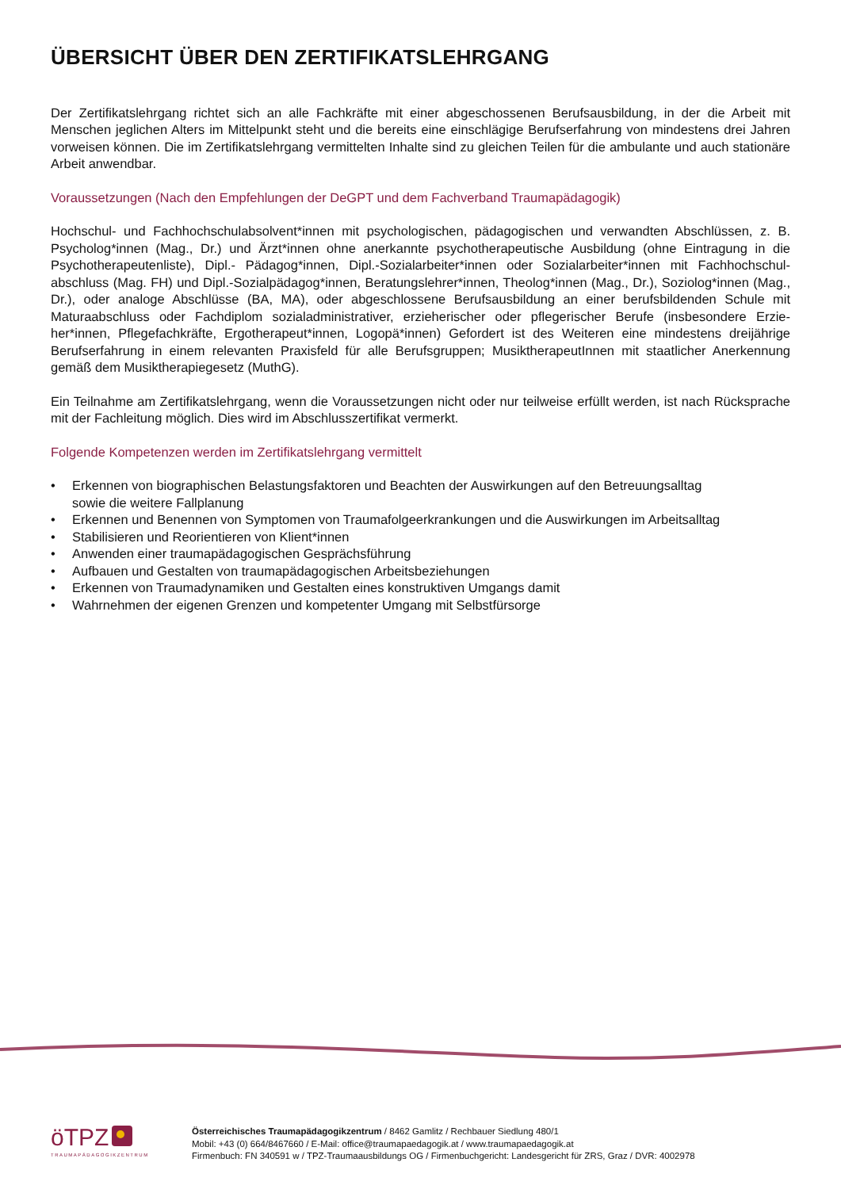ÜBERSICHT ÜBER DEN ZERTIFIKATSLEHRGANG
Der Zertifikatslehrgang richtet sich an alle Fachkräfte mit einer abgeschossenen Berufsausbildung, in der die Arbeit mit Menschen jeglichen Alters im Mittelpunkt steht und die bereits eine einschlägige Berufserfahrung von mindestens drei Jahren vorweisen können. Die im Zertifikatslehrgang vermittelten Inhalte sind zu gleichen Teilen für die ambulante und auch stationäre Arbeit anwendbar.
Voraussetzungen (Nach den Empfehlungen der DeGPT und dem Fachverband Traumapädagogik)
Hochschul- und Fachhochschulabsolvent*innen mit psychologischen, pädagogischen und verwandten Abschlüssen, z. B. Psycholog*innen (Mag., Dr.) und Ärzt*innen ohne anerkannte psychotherapeutische Ausbildung (ohne Eintragung in die Psychotherapeutenliste), Dipl.- Pädagog*innen, Dipl.-Sozialarbeiter*innen oder Sozialarbeiter*innen mit Fachhochschul­abschluss (Mag. FH) und Dipl.-Sozialpädagog*innen, Beratungslehrer*innen, Theolog*innen (Mag., Dr.), Soziolog*innen (Mag., Dr.), oder analoge Abschlüsse (BA, MA), oder abgeschlossene Berufsausbildung an einer berufsbildenden Schule mit Maturaabschluss oder Fachdiplom sozialadministrativer, erzieherischer oder pflegerischer Berufe (insbesondere Erzie­her*innen, Pflegefachkräfte, Ergotherapeut*innen, Logopä*innen) Gefordert ist des Weiteren eine mindestens dreijährige Berufserfahrung in einem relevanten Praxisfeld für alle Berufsgruppen; MusiktherapeutInnen mit staatlicher Anerkennung gemäß dem Musiktherapiegesetz (MuthG).
Ein Teilnahme am Zertifikatslehrgang, wenn die Voraussetzungen nicht oder nur teilweise erfüllt werden, ist nach Rück­sprache mit der Fachleitung möglich. Dies wird im Abschlusszertifikat vermerkt.
Folgende Kompetenzen werden im Zertifikatslehrgang vermittelt
• Erkennen von biographischen Belastungsfaktoren und Beachten der Auswirkungen auf den Betreuungsalltag
sowie die weitere Fallplanung
• Erkennen und Benennen von Symptomen von Traumafolgeerkrankungen und die Auswirkungen im Arbeitsalltag
• Stabilisieren und Reorientieren von Klient*innen
• Anwenden einer traumapädagogischen Gesprächsführung
• Aufbauen und Gestalten von traumapädagogischen Arbeitsbeziehungen
• Erkennen von Traumadynamiken und Gestalten eines konstruktiven Umgangs damit
• Wahrnehmen der eigenen Grenzen und kompetenter Umgang mit Selbstfürsorge
öTPZ
TRAUMAPÄDAGOGIKZENTRUM
Österreichisches Traumapädagogikzentrum / 8462 Gamlitz / Rechbauer Siedlung 480/1
Mobil: +43 (0) 664/8467660 / E-Mail: office@traumapaedagogik.at / www.traumapaedagogik.at
Firmenbuch: FN 340591 w / TPZ-Traumaausbildungs OG / Firmenbuchgericht: Landesgericht für ZRS, Graz / DVR: 4002978